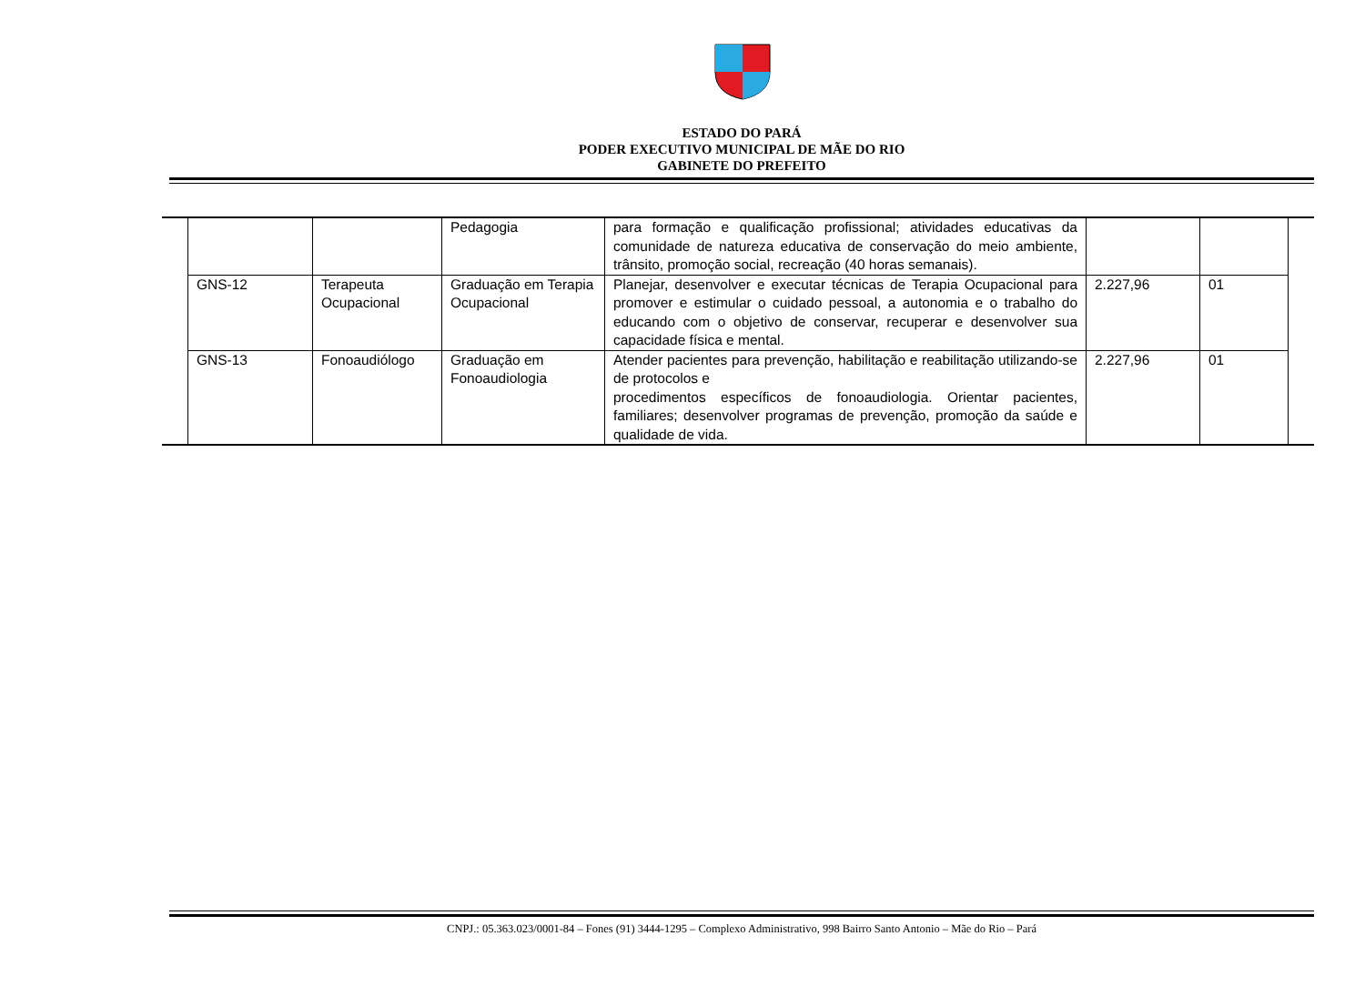ESTADO DO PARÁ
PODER EXECUTIVO MUNICIPAL DE MÃE DO RIO
GABINETE DO PREFEITO
| | | | Pedagogia | para formação e qualificação profissional; atividades educativas da comunidade de natureza educativa de conservação do meio ambiente, trânsito, promoção social, recreação (40 horas semanais). | | | |
| | GNS-12 | Terapeuta Ocupacional | Graduação em Terapia Ocupacional | Planejar, desenvolver e executar técnicas de Terapia Ocupacional para promover e estimular o cuidado pessoal, a autonomia e o trabalho do educando com o objetivo de conservar, recuperar e desenvolver sua capacidade física e mental. | 2.227,96 | 01 | |
| | GNS-13 | Fonoaudiólogo | Graduação em Fonoaudiologia | Atender pacientes para prevenção, habilitação e reabilitação utilizando-se de protocolos e procedimentos específicos de fonoaudiologia. Orientar pacientes, familiares; desenvolver programas de prevenção, promoção da saúde e qualidade de vida. | 2.227,96 | 01 | |
CNPJ.: 05.363.023/0001-84 – Fones (91) 3444-1295 – Complexo Administrativo, 998 Bairro Santo Antonio – Mãe do Rio – Pará